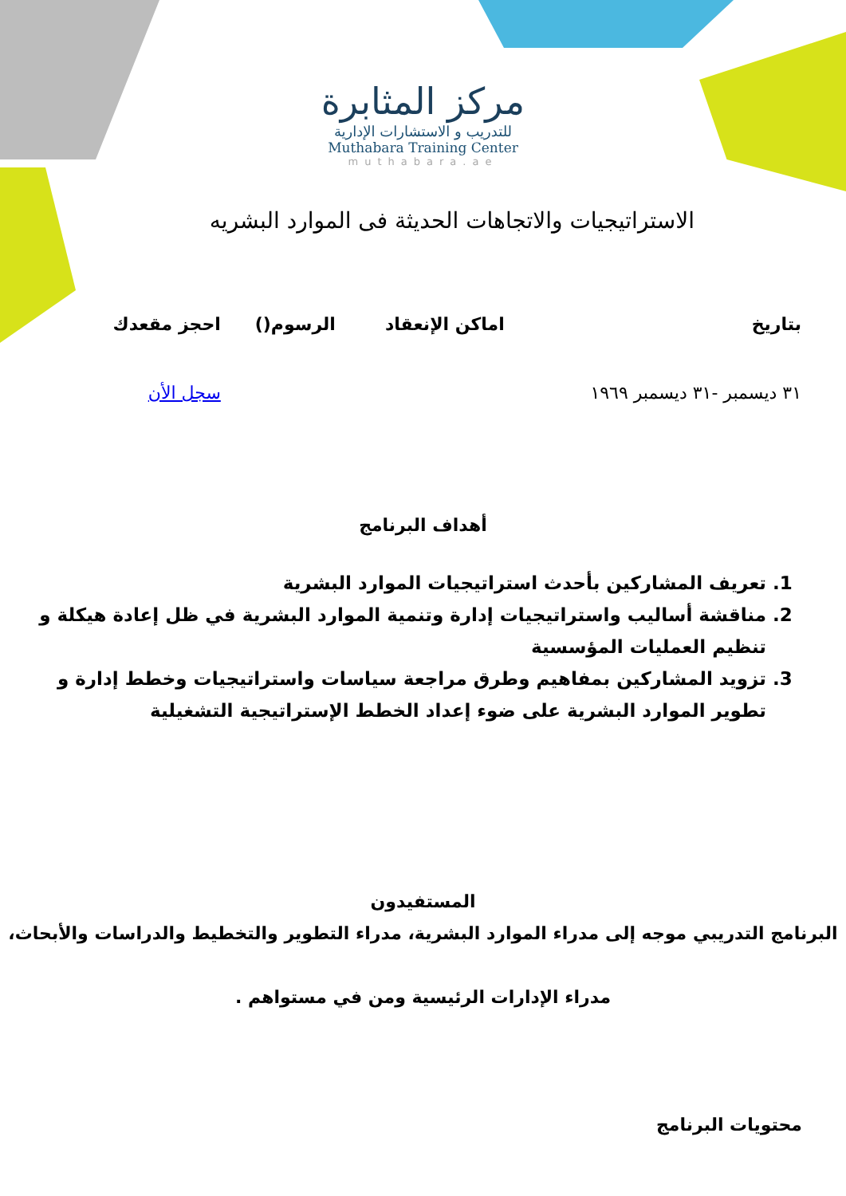مركز المثابرة
للتدريب و الاستشارات الإدارية
Muthabara Training Center
muthabara.ae
الاستراتيجيات والاتجاهات الحديثة فى الموارد البشريه
| بتاريخ | اماكن الإنعقاد | الرسوم() | احجز مقعدك |
| --- | --- | --- | --- |
| ٣١ ديسمبر -٣١ ديسمبر ١٩٦٩ | | | سجل الأن |
أهداف البرنامج
1. تعريف المشاركين بأحدث استراتيجيات الموارد البشرية
2. مناقشة أساليب واستراتيجيات إدارة وتنمية الموارد البشرية في ظل إعادة هيكلة و تنظيم العمليات المؤسسية
3. تزويد المشاركين بمفاهيم وطرق مراجعة سياسات واستراتيجيات وخطط إدارة و تطوير الموارد البشرية على ضوء إعداد الخطط الإستراتيجية التشغيلية
المستفيدون
البرنامج التدريبي موجه إلى مدراء الموارد البشرية، مدراء التطوير والتخطيط والدراسات والأبحاث،
مدراء الإدارات الرئيسية ومن في مستواهم .
محتويات البرنامج